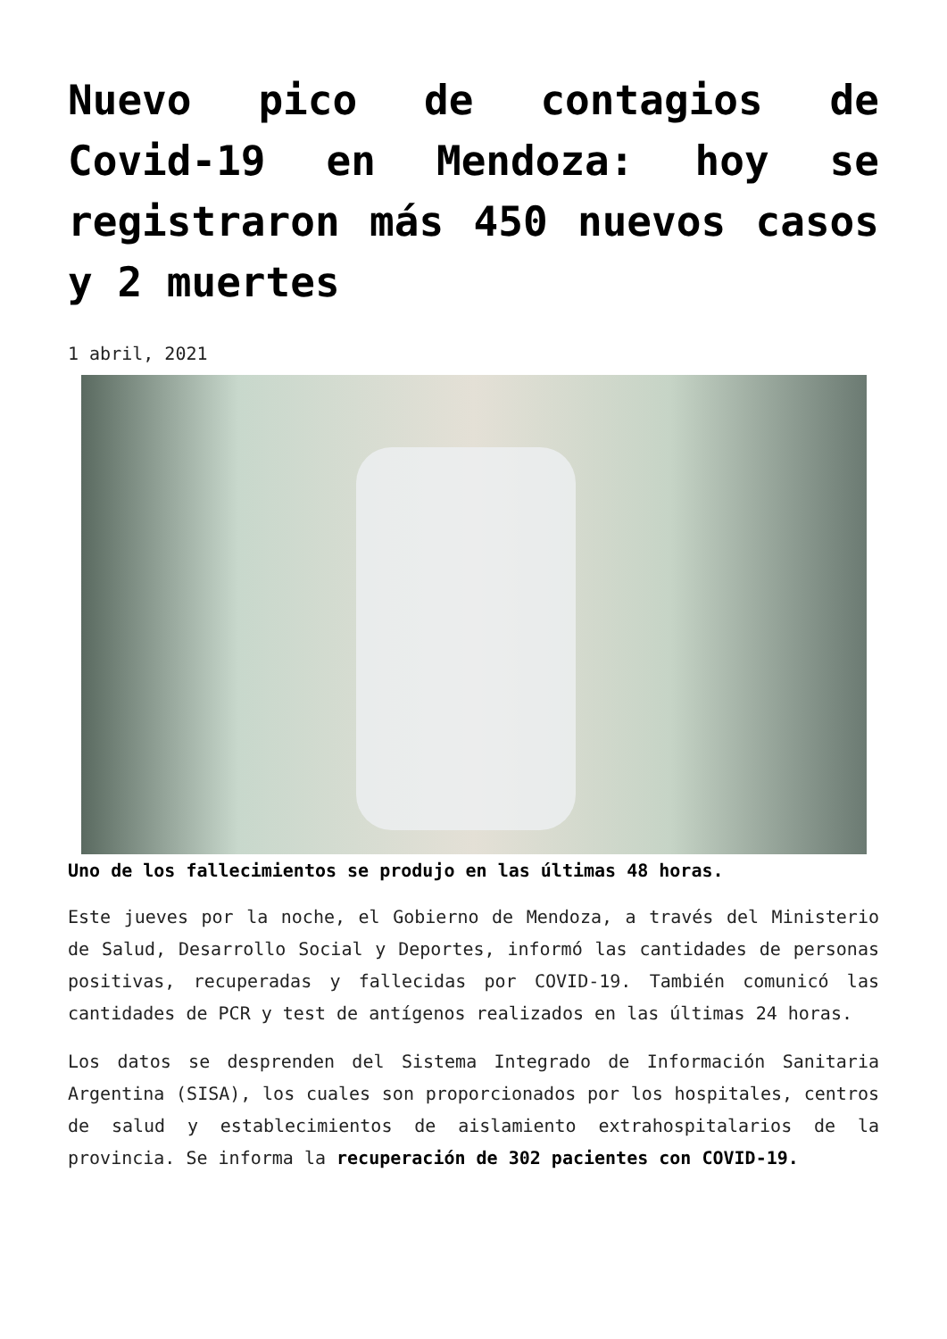Nuevo pico de contagios de Covid-19 en Mendoza: hoy se registraron más 450 nuevos casos y 2 muertes
1 abril, 2021
Uno de los fallecimientos se produjo en las últimas 48 horas.
Este jueves por la noche, el Gobierno de Mendoza, a través del Ministerio de Salud, Desarrollo Social y Deportes, informó las cantidades de personas positivas, recuperadas y fallecidas por COVID-19. También comunicó las cantidades de PCR y test de antígenos realizados en las últimas 24 horas.
Los datos se desprenden del Sistema Integrado de Información Sanitaria Argentina (SISA), los cuales son proporcionados por los hospitales, centros de salud y establecimientos de aislamiento extrahospitalarios de la provincia. Se informa la recuperación de 302 pacientes con COVID-19.